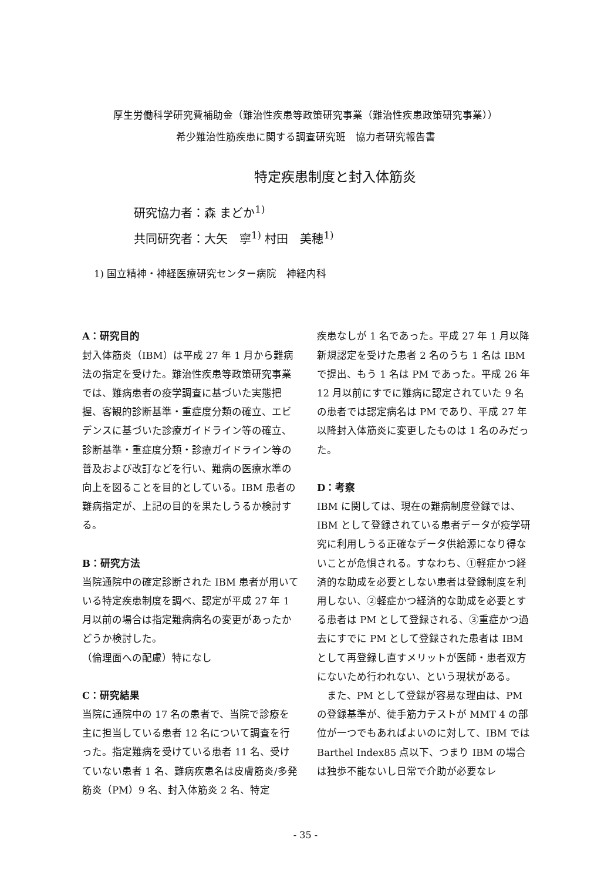厚生労働科学研究費補助金（難治性疾患等政策研究事業（難治性疾患政策研究事業））
希少難治性筋疾患に関する調査研究班　協力者研究報告書
特定疾患制度と封入体筋炎
研究協力者：森 まどか<sup>1)</sup>
共同研究者：大矢　寧<sup>1)</sup> 村田　美穂<sup>1)</sup>
1) 国立精神・神経医療研究センター病院　神経内科
A：研究目的
封入体筋炎（IBM）は平成 27 年 1 月から難病法の指定を受けた。難治性疾患等政策研究事業では、難病患者の疫学調査に基づいた実態把握、客観的診断基準・重症度分類の確立、エビデンスに基づいた診療ガイドライン等の確立、診断基準・重症度分類・診療ガイドライン等の普及および改訂などを行い、難病の医療水準の向上を図ることを目的としている。IBM 患者の難病指定が、上記の目的を果たしうるか検討する。
B：研究方法
当院通院中の確定診断された IBM 患者が用いている特定疾患制度を調べ、認定が平成 27 年 1 月以前の場合は指定難病病名の変更があったかどうか検討した。
（倫理面への配慮）特になし
C：研究結果
当院に通院中の 17 名の患者で、当院で診療を主に担当している患者 12 名について調査を行った。指定難病を受けている患者 11 名、受けていない患者 1 名、難病疾患名は皮膚筋炎/多発筋炎（PM）9 名、封入体筋炎 2 名、特定
疾患なしが 1 名であった。平成 27 年 1 月以降新規認定を受けた患者 2 名のうち 1 名は IBM で提出、もう 1 名は PM であった。平成 26 年 12 月以前にすでに難病に認定されていた 9 名の患者では認定病名は PM であり、平成 27 年以降封入体筋炎に変更したものは 1 名のみだった。
D：考察
IBM に関しては、現在の難病制度登録では、IBM として登録されている患者データが疫学研究に利用しうる正確なデータ供給源になり得ないことが危惧される。すなわち、①軽症かつ経済的な助成を必要としない患者は登録制度を利用しない、②軽症かつ経済的な助成を必要とする患者は PM として登録される、③重症かつ過去にすでに PM として登録された患者は IBM として再登録し直すメリットが医師・患者双方にないため行われない、という現状がある。
　また、PM として登録が容易な理由は、PM の登録基準が、徒手筋力テストが MMT 4 の部位が一つでもあればよいのに対して、IBM では Barthel Index85 点以下、つまり IBM の場合は独歩不能ないし日常で介助が必要なレ
- 35 -